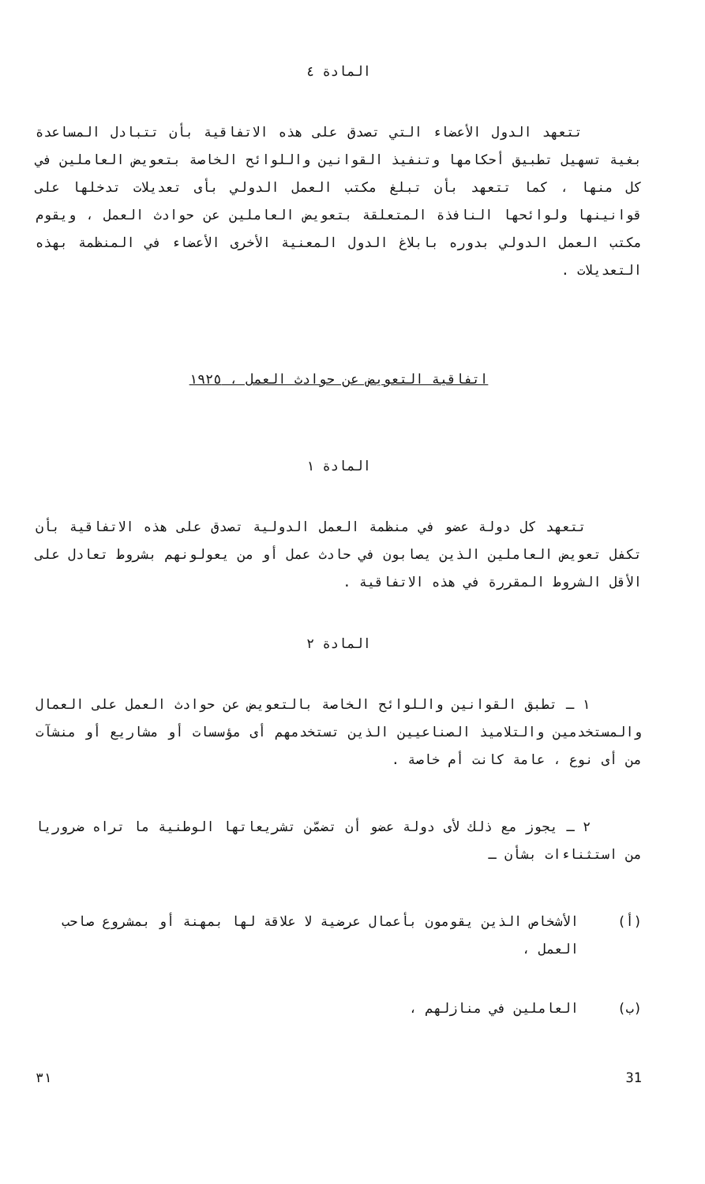المادة ٤
تتعهد الدول الأعضاء التي تصدق على هذه الاتفاقية بأن تتبادل المساعدة بغية تسهيل تطبيق أحكامها وتنفيذ القوانين واللوائح الخاصة بتعويض العاملين في كل منها ، كما تتعهد بأن تبلغ مكتب العمل الدولي بأى تعديلات تدخلها على قوانينها ولوائحها النافذة المتعلقة بتعويض العاملين عن حوادث العمل ، ويقوم مكتب العمل الدولي بدوره بابلاغ الدول المعنية الأخرى الأعضاء في المنظمة بهذه التعديلات .
اتفاقية التعويض عن حوادث العمل ، ١٩٢٥
المادة ١
تتعهد كل دولة عضو في منظمة العمل الدولية تصدق على هذه الاتفاقية بأن تكفل تعويض العاملين الذين يصابون في حادث عمل أو من يعولونهم بشروط تعادل على الأقل الشروط المقررة في هذه الاتفاقية .
المادة ٢
١ ـ تطبق القوانين واللوائح الخاصة بالتعويض عن حوادث العمل على العمال والمستخدمين والتلاميذ الصناعيين الذين تستخدمهم أى مؤسسات أو مشاريع أو منشآت من أى نوع ، عامة كانت أم خاصة .
٢ ـ يجوز مع ذلك لأى دولة عضو أن تضمّن تشريعاتها الوطنية ما تراه ضروريا من استثناءات بشأن ـ
(أ) الأشخاص الذين يقومون بأعمال عرضية لا علاقة لها بمهنة أو بمشروع صاحب العمل ،
(ب) العاملين في منازلهم ،
31 ٣١